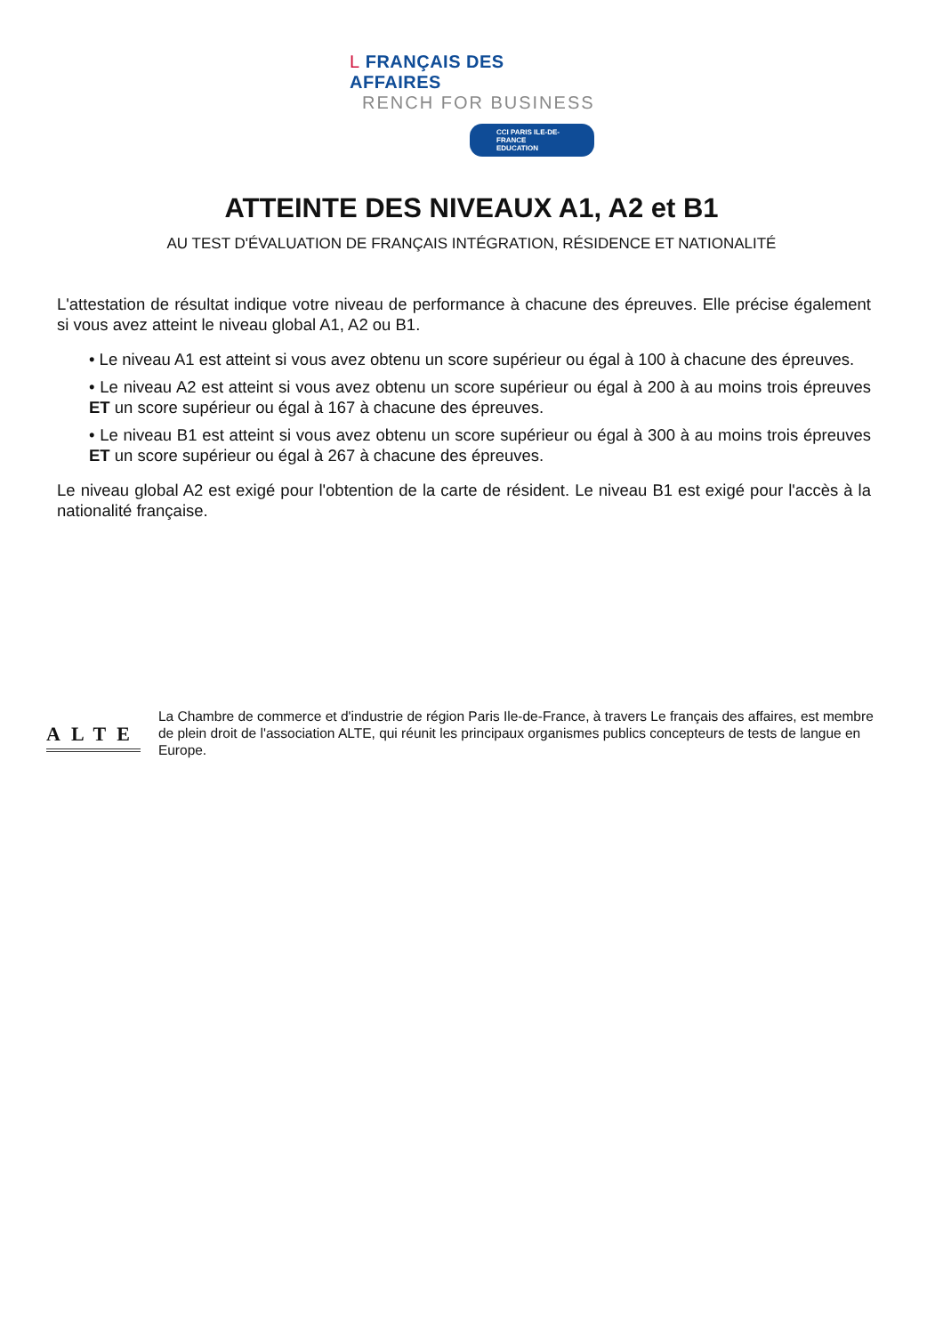L FRANÇAIS DES AFFAIRES
RENCH FOR BUSINESS
CCI PARIS ILE-DE-FRANCE
EDUCATION
ATTEINTE DES NIVEAUX A1, A2 et B1
AU TEST D'ÉVALUATION DE FRANÇAIS INTÉGRATION, RÉSIDENCE ET NATIONALITÉ
L'attestation de résultat indique votre niveau de performance à chacune des épreuves. Elle précise également si vous avez atteint le niveau global A1, A2 ou B1.
• Le niveau A1 est atteint si vous avez obtenu un score supérieur ou égal à 100 à chacune des épreuves.
• Le niveau A2 est atteint si vous avez obtenu un score supérieur ou égal à 200 à au moins trois épreuves ET un score supérieur ou égal à 167 à chacune des épreuves.
• Le niveau B1 est atteint si vous avez obtenu un score supérieur ou égal à 300 à au moins trois épreuves ET un score supérieur ou égal à 267 à chacune des épreuves.
Le niveau global A2 est exigé pour l'obtention de la carte de résident. Le niveau B1 est exigé pour l'accès à la nationalité française.
ALTE
La Chambre de commerce et d'industrie de région Paris Ile-de-France, à travers Le français des affaires, est membre de plein droit de l'association ALTE, qui réunit les principaux organismes publics concepteurs de tests de langue en Europe.